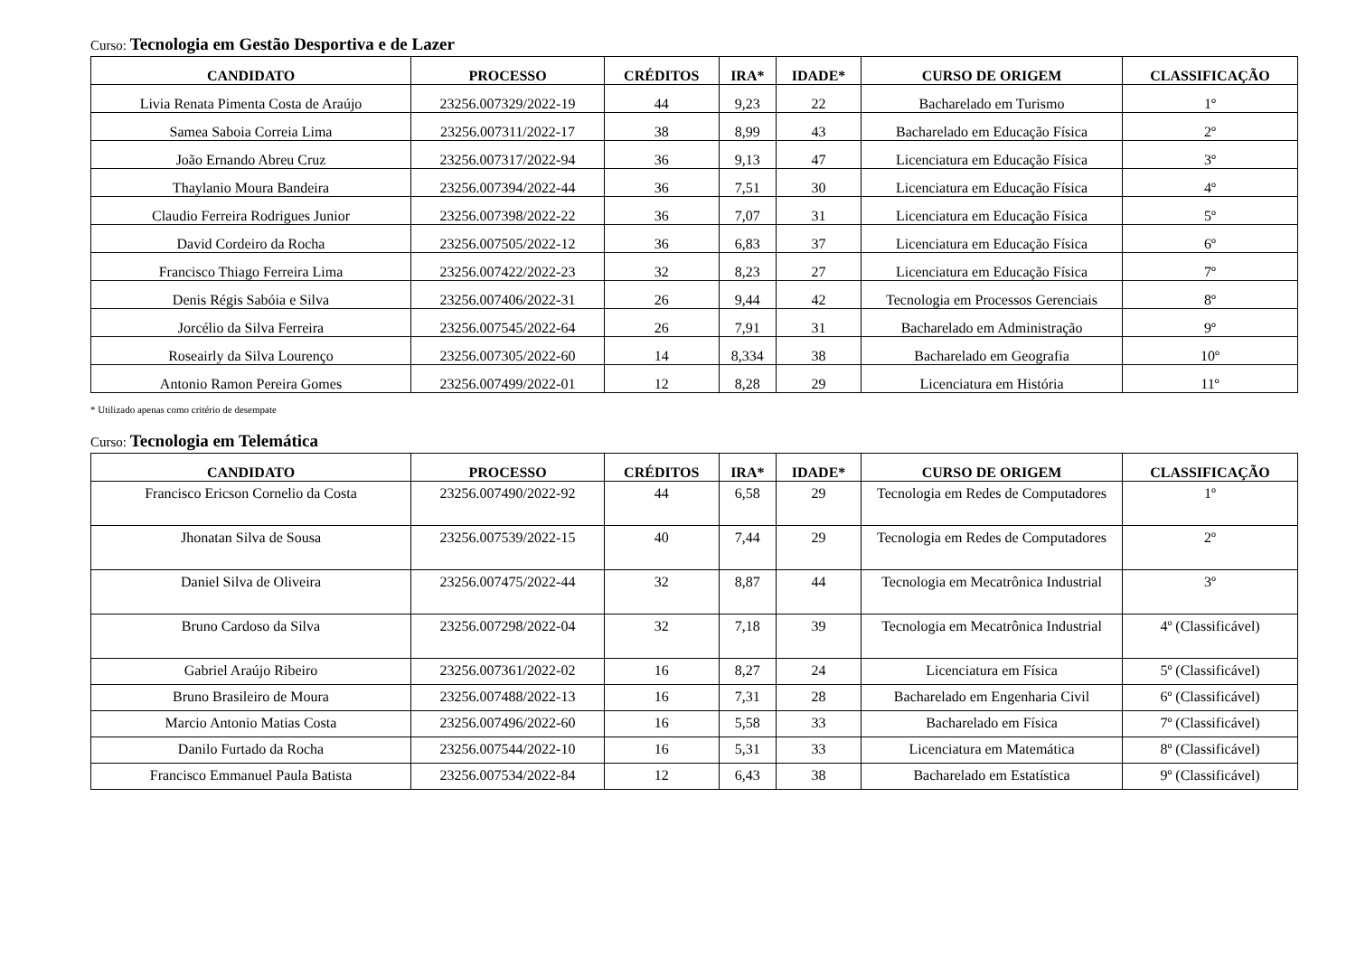Curso: Tecnologia em Gestão Desportiva e de Lazer
| CANDIDATO | PROCESSO | CRÉDITOS | IRA* | IDADE* | CURSO DE ORIGEM | CLASSIFICAÇÃO |
| --- | --- | --- | --- | --- | --- | --- |
| Livia Renata Pimenta Costa de Araújo | 23256.007329/2022-19 | 44 | 9,23 | 22 | Bacharelado em Turismo | 1º |
| Samea Saboia Correia Lima | 23256.007311/2022-17 | 38 | 8,99 | 43 | Bacharelado em Educação Física | 2º |
| João Ernando Abreu Cruz | 23256.007317/2022-94 | 36 | 9,13 | 47 | Licenciatura em Educação Física | 3º |
| Thaylanio Moura Bandeira | 23256.007394/2022-44 | 36 | 7,51 | 30 | Licenciatura em Educação Física | 4º |
| Claudio Ferreira Rodrigues Junior | 23256.007398/2022-22 | 36 | 7,07 | 31 | Licenciatura em Educação Física | 5º |
| David Cordeiro da Rocha | 23256.007505/2022-12 | 36 | 6,83 | 37 | Licenciatura em Educação Física | 6º |
| Francisco Thiago Ferreira Lima | 23256.007422/2022-23 | 32 | 8,23 | 27 | Licenciatura em Educação Física | 7º |
| Denis Régis Sabóia e Silva | 23256.007406/2022-31 | 26 | 9,44 | 42 | Tecnologia em Processos Gerenciais | 8º |
| Jorcélio da Silva Ferreira | 23256.007545/2022-64 | 26 | 7,91 | 31 | Bacharelado em Administração | 9º |
| Roseairly da Silva Lourenço | 23256.007305/2022-60 | 14 | 8,334 | 38 | Bacharelado em Geografia | 10º |
| Antonio Ramon Pereira Gomes | 23256.007499/2022-01 | 12 | 8,28 | 29 | Licenciatura em História | 11º |
* Utilizado apenas como critério de desempate
Curso: Tecnologia em Telemática
| CANDIDATO | PROCESSO | CRÉDITOS | IRA* | IDADE* | CURSO DE ORIGEM | CLASSIFICAÇÃO |
| --- | --- | --- | --- | --- | --- | --- |
| Francisco Ericson Cornelio da Costa | 23256.007490/2022-92 | 44 | 6,58 | 29 | Tecnologia em Redes de Computadores | 1º |
| Jhonatan Silva de Sousa | 23256.007539/2022-15 | 40 | 7,44 | 29 | Tecnologia em Redes de Computadores | 2º |
| Daniel Silva de Oliveira | 23256.007475/2022-44 | 32 | 8,87 | 44 | Tecnologia em Mecatrônica Industrial | 3º |
| Bruno Cardoso da Silva | 23256.007298/2022-04 | 32 | 7,18 | 39 | Tecnologia em Mecatrônica Industrial | 4º (Classificável) |
| Gabriel Araújo Ribeiro | 23256.007361/2022-02 | 16 | 8,27 | 24 | Licenciatura em Física | 5º (Classificável) |
| Bruno Brasileiro de Moura | 23256.007488/2022-13 | 16 | 7,31 | 28 | Bacharelado em Engenharia Civil | 6º (Classificável) |
| Marcio Antonio Matias Costa | 23256.007496/2022-60 | 16 | 5,58 | 33 | Bacharelado em Física | 7º (Classificável) |
| Danilo Furtado da Rocha | 23256.007544/2022-10 | 16 | 5,31 | 33 | Licenciatura em Matemática | 8º (Classificável) |
| Francisco Emmanuel Paula Batista | 23256.007534/2022-84 | 12 | 6,43 | 38 | Bacharelado em Estatística | 9º (Classificável) |